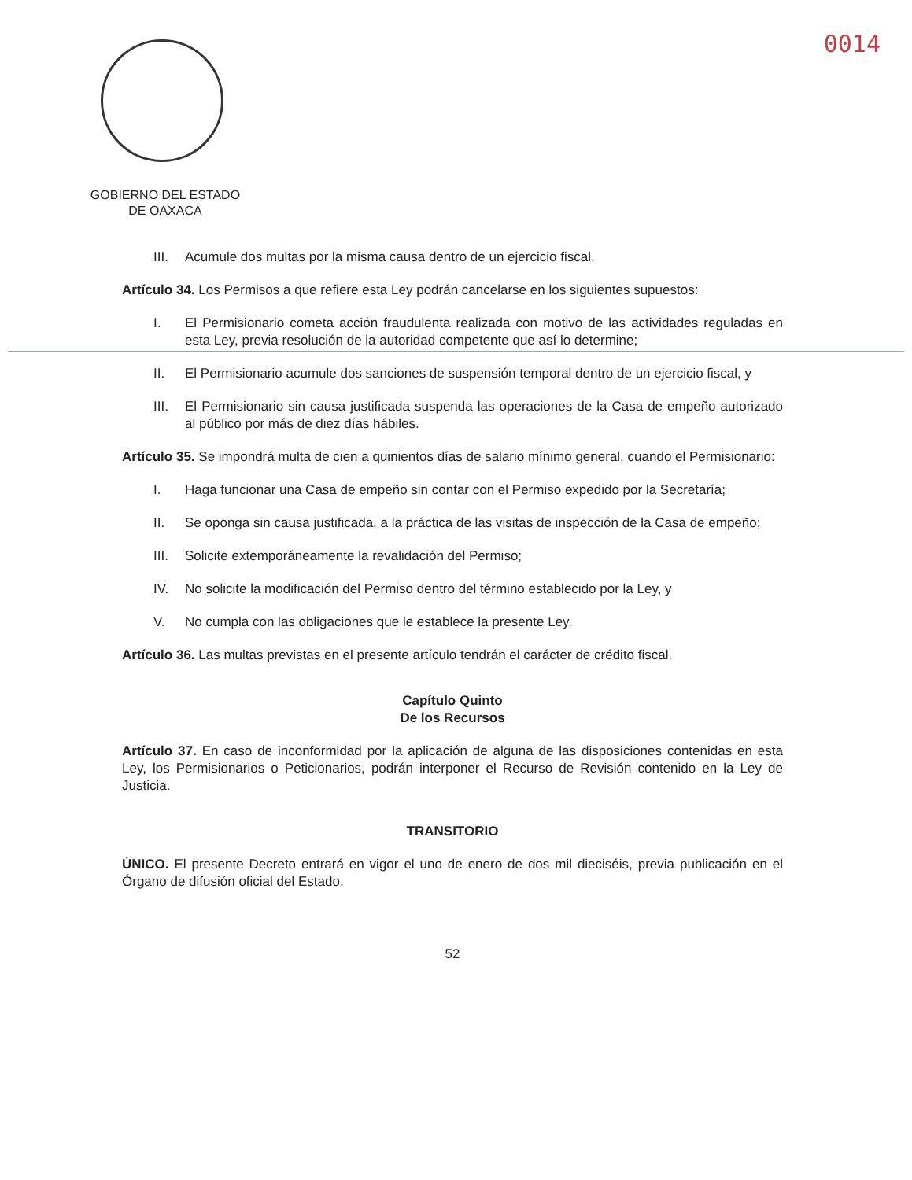0014
GOBIERNO DEL ESTADO
DE OAXACA
III. Acumule dos multas por la misma causa dentro de un ejercicio fiscal.
Artículo 34. Los Permisos a que refiere esta Ley podrán cancelarse en los siguientes supuestos:
I. El Permisionario cometa acción fraudulenta realizada con motivo de las actividades reguladas en esta Ley, previa resolución de la autoridad competente que así lo determine;
II. El Permisionario acumule dos sanciones de suspensión temporal dentro de un ejercicio fiscal, y
III. El Permisionario sin causa justificada suspenda las operaciones de la Casa de empeño autorizado al público por más de diez días hábiles.
Artículo 35. Se impondrá multa de cien a quinientos días de salario mínimo general, cuando el Permisionario:
I. Haga funcionar una Casa de empeño sin contar con el Permiso expedido por la Secretaría;
II. Se oponga sin causa justificada, a la práctica de las visitas de inspección de la Casa de empeño;
III. Solicite extemporáneamente la revalidación del Permiso;
IV. No solicite la modificación del Permiso dentro del término establecido por la Ley, y
V. No cumpla con las obligaciones que le establece la presente Ley.
Artículo 36. Las multas previstas en el presente artículo tendrán el carácter de crédito fiscal.
Capítulo Quinto
De los Recursos
Artículo 37. En caso de inconformidad por la aplicación de alguna de las disposiciones contenidas en esta Ley, los Permisionarios o Peticionarios, podrán interponer el Recurso de Revisión contenido en la Ley de Justicia.
TRANSITORIO
ÚNICO. El presente Decreto entrará en vigor el uno de enero de dos mil dieciséis, previa publicación en el Órgano de difusión oficial del Estado.
52